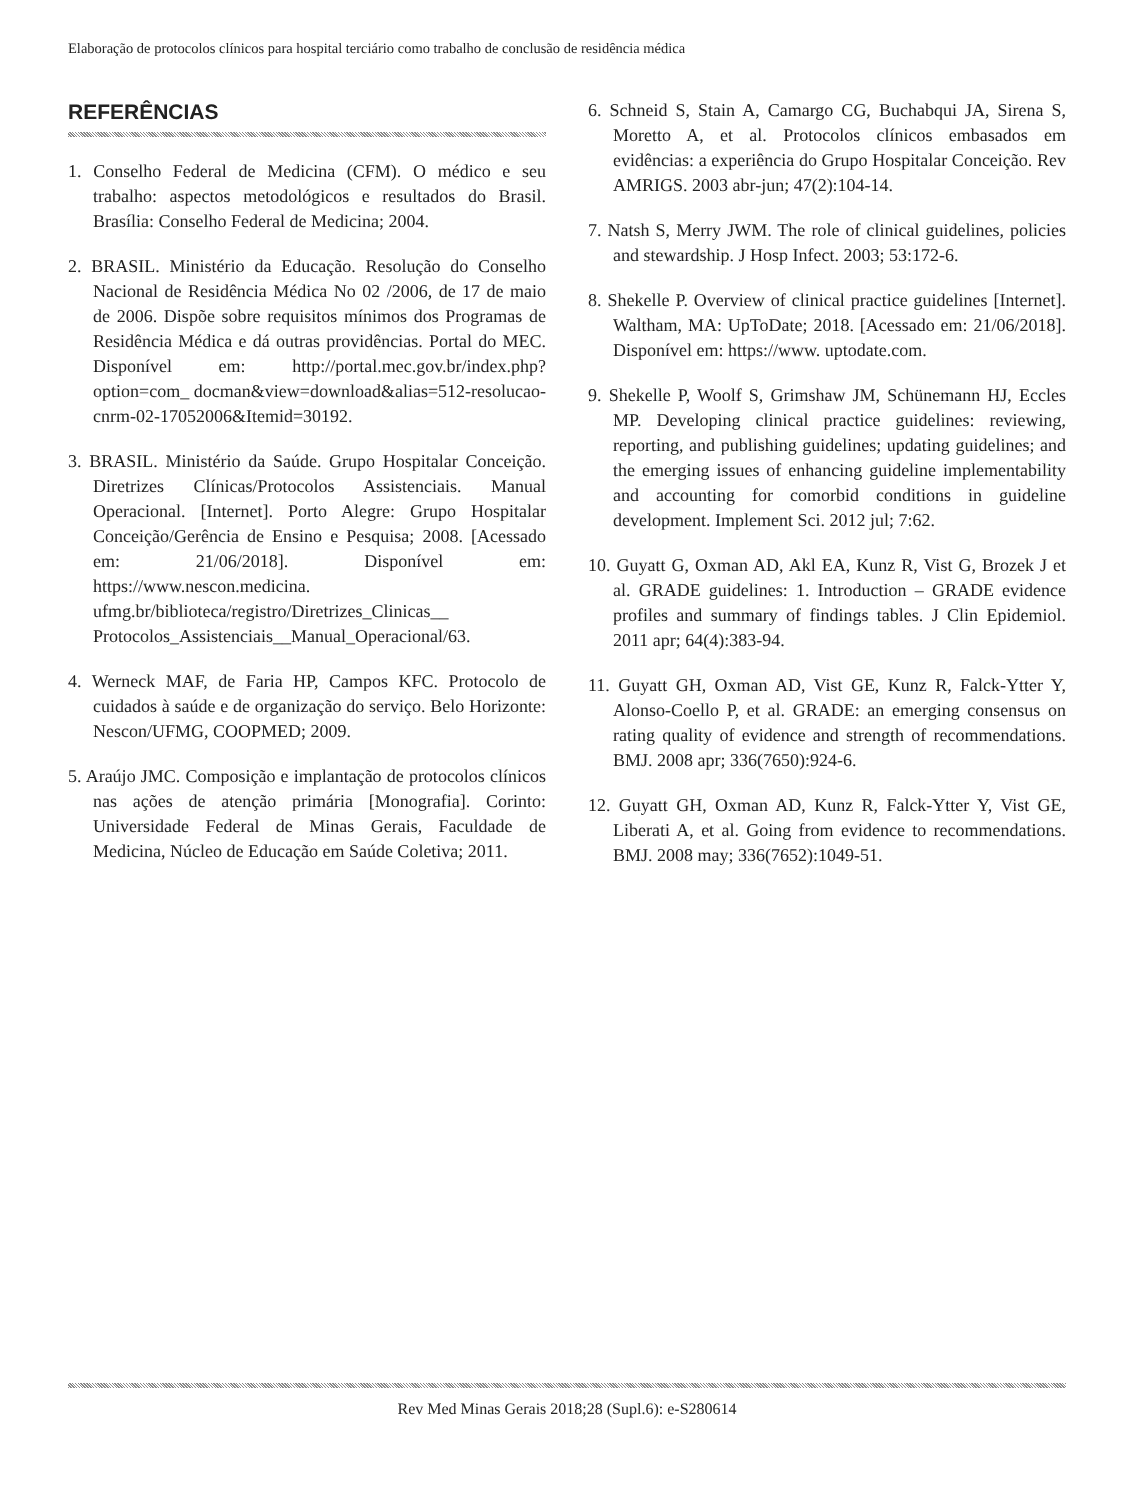Elaboração de protocolos clínicos para hospital terciário como trabalho de conclusão de residência médica
REFERÊNCIAS
1. Conselho Federal de Medicina (CFM). O médico e seu trabalho: aspectos metodológicos e resultados do Brasil. Brasília: Conselho Federal de Medicina; 2004.
2. BRASIL. Ministério da Educação. Resolução do Conselho Nacional de Residência Médica No 02 /2006, de 17 de maio de 2006. Dispõe sobre requisitos mínimos dos Programas de Residência Médica e dá outras providências. Portal do MEC. Disponível em: http://portal.mec.gov.br/index.php?option=com_ docman&view=download&alias=512-resolucao-cnrm-02-17052006&Itemid=30192.
3. BRASIL. Ministério da Saúde. Grupo Hospitalar Conceição. Diretrizes Clínicas/Protocolos Assistenciais. Manual Operacional. [Internet]. Porto Alegre: Grupo Hospitalar Conceição/Gerência de Ensino e Pesquisa; 2008. [Acessado em: 21/06/2018]. Disponível em: https://www.nescon.medicina. ufmg.br/biblioteca/registro/Diretrizes_Clinicas__ Protocolos_Assistenciais__Manual_Operacional/63.
4. Werneck MAF, de Faria HP, Campos KFC. Protocolo de cuidados à saúde e de organização do serviço. Belo Horizonte: Nescon/UFMG, COOPMED; 2009.
5. Araújo JMC. Composição e implantação de protocolos clínicos nas ações de atenção primária [Monografia]. Corinto: Universidade Federal de Minas Gerais, Faculdade de Medicina, Núcleo de Educação em Saúde Coletiva; 2011.
6. Schneid S, Stain A, Camargo CG, Buchabqui JA, Sirena S, Moretto A, et al. Protocolos clínicos embasados em evidências: a experiência do Grupo Hospitalar Conceição. Rev AMRIGS. 2003 abr-jun; 47(2):104-14.
7. Natsh S, Merry JWM. The role of clinical guidelines, policies and stewardship. J Hosp Infect. 2003; 53:172-6.
8. Shekelle P. Overview of clinical practice guidelines [Internet]. Waltham, MA: UpToDate; 2018. [Acessado em: 21/06/2018]. Disponível em: https://www. uptodate.com.
9. Shekelle P, Woolf S, Grimshaw JM, Schünemann HJ, Eccles MP. Developing clinical practice guidelines: reviewing, reporting, and publishing guidelines; updating guidelines; and the emerging issues of enhancing guideline implementability and accounting for comorbid conditions in guideline development. Implement Sci. 2012 jul; 7:62.
10. Guyatt G, Oxman AD, Akl EA, Kunz R, Vist G, Brozek J et al. GRADE guidelines: 1. Introduction – GRADE evidence profiles and summary of findings tables. J Clin Epidemiol. 2011 apr; 64(4):383-94.
11. Guyatt GH, Oxman AD, Vist GE, Kunz R, Falck-Ytter Y, Alonso-Coello P, et al. GRADE: an emerging consensus on rating quality of evidence and strength of recommendations. BMJ. 2008 apr; 336(7650):924-6.
12. Guyatt GH, Oxman AD, Kunz R, Falck-Ytter Y, Vist GE, Liberati A, et al. Going from evidence to recommendations. BMJ. 2008 may; 336(7652):1049-51.
Rev Med Minas Gerais 2018;28 (Supl.6): e-S280614